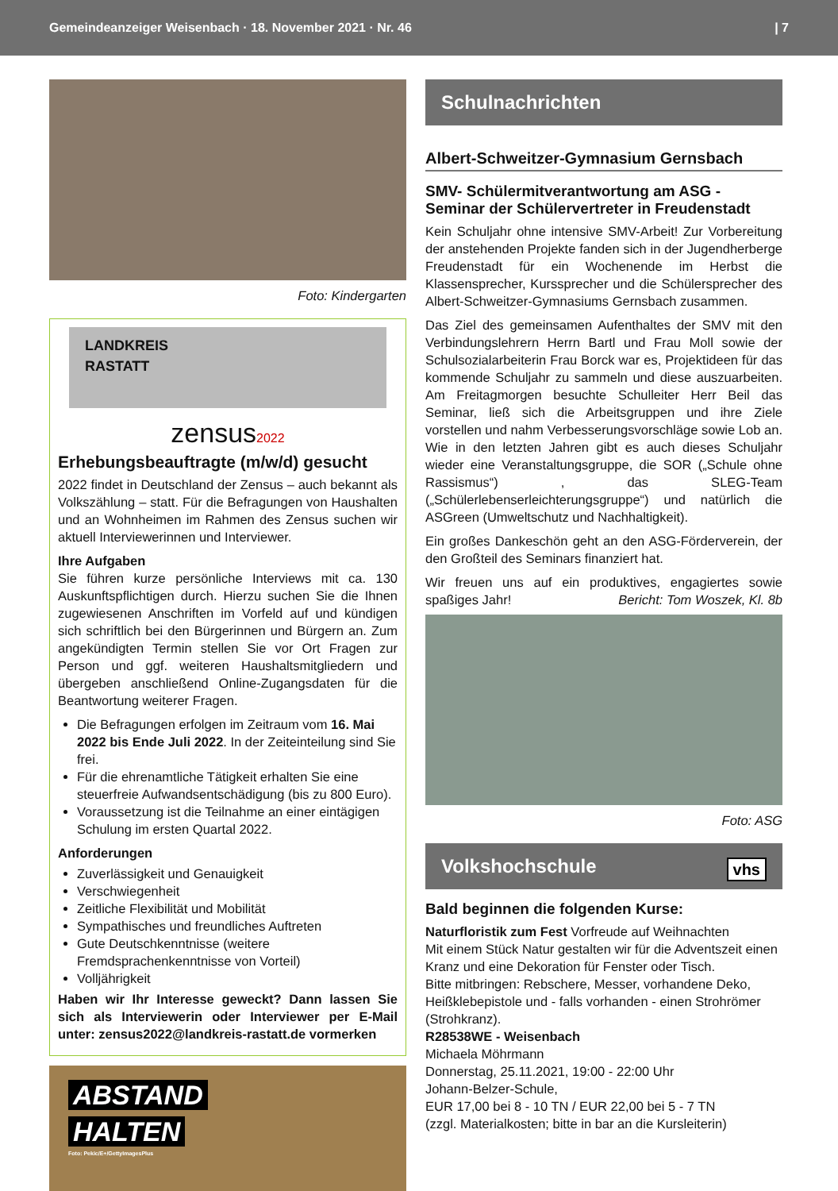Gemeindeanzeiger Weisenbach · 18. November 2021 · Nr. 46 | 7
Foto: Kindergarten
LANDKREIS
RASTATT
zensus2022
Erhebungsbeauftragte (m/w/d) gesucht
2022 findet in Deutschland der Zensus – auch bekannt als Volkszählung – statt. Für die Befragungen von Haushalten und an Wohnheimen im Rahmen des Zensus suchen wir aktuell Interviewerinnen und Interviewer.
Ihre Aufgaben
Sie führen kurze persönliche Interviews mit ca. 130 Auskunftspflichtigen durch. Hierzu suchen Sie die Ihnen zugewiesenen Anschriften im Vorfeld auf und kündigen sich schriftlich bei den Bürgerinnen und Bürgern an. Zum angekündigten Termin stellen Sie vor Ort Fragen zur Person und ggf. weiteren Haushaltsmitgliedern und übergeben anschließend Online-Zugangsdaten für die Beantwortung weiterer Fragen.
Die Befragungen erfolgen im Zeitraum vom 16. Mai 2022 bis Ende Juli 2022. In der Zeiteinteilung sind Sie frei.
Für die ehrenamtliche Tätigkeit erhalten Sie eine steuerfreie Aufwandsentschädigung (bis zu 800 Euro).
Voraussetzung ist die Teilnahme an einer eintägigen Schulung im ersten Quartal 2022.
Anforderungen
Zuverlässigkeit und Genauigkeit
Verschwiegenheit
Zeitliche Flexibilität und Mobilität
Sympathisches und freundliches Auftreten
Gute Deutschkenntnisse (weitere Fremdsprachenkenntnisse von Vorteil)
Volljährigkeit
Haben wir Ihr Interesse geweckt? Dann lassen Sie sich als Interviewerin oder Interviewer per E-Mail unter: zensus2022@landkreis-rastatt.de vormerken
ABSTAND
HALTEN
Foto: Pekic/E+/GettyImagesPlus
Schulnachrichten
Albert-Schweitzer-Gymnasium Gernsbach
SMV- Schülermitverantwortung am ASG - Seminar der Schülervertreter in Freudenstadt
Kein Schuljahr ohne intensive SMV-Arbeit! Zur Vorbereitung der anstehenden Projekte fanden sich in der Jugendherberge Freudenstadt für ein Wochenende im Herbst die Klassensprecher, Kurssprecher und die Schülersprecher des Albert-Schweitzer-Gymnasiums Gernsbach zusammen.
Das Ziel des gemeinsamen Aufenthaltes der SMV mit den Verbindungslehrern Herrn Bartl und Frau Moll sowie der Schulsozialarbeiterin Frau Borck war es, Projektideen für das kommende Schuljahr zu sammeln und diese auszuarbeiten. Am Freitagmorgen besuchte Schulleiter Herr Beil das Seminar, ließ sich die Arbeitsgruppen und ihre Ziele vorstellen und nahm Verbesserungsvorschläge sowie Lob an. Wie in den letzten Jahren gibt es auch dieses Schuljahr wieder eine Veranstaltungsgruppe, die SOR („Schule ohne Rassismus“) , das SLEG-Team („Schülerlebenserleichterungsgruppe“) und natürlich die ASGreen (Umweltschutz und Nachhaltigkeit).
Ein großes Dankeschön geht an den ASG-Förderverein, der den Großteil des Seminars finanziert hat.
Wir freuen uns auf ein produktives, engagiertes sowie spaßiges Jahr! Bericht: Tom Woszek, Kl. 8b
Foto: ASG
Volkshochschule vhs
Bald beginnen die folgenden Kurse:
Naturfloristik zum Fest Vorfreude auf Weihnachten
Mit einem Stück Natur gestalten wir für die Adventszeit einen Kranz und eine Dekoration für Fenster oder Tisch.
Bitte mitbringen: Rebschere, Messer, vorhandene Deko, Heißklebepistole und - falls vorhanden - einen Strohrömer (Strohkranz).
R28538WE - Weisenbach
Michaela Möhrmann
Donnerstag, 25.11.2021, 19:00 - 22:00 Uhr
Johann-Belzer-Schule,
EUR 17,00 bei 8 - 10 TN / EUR 22,00 bei 5 - 7 TN
(zzgl. Materialkosten; bitte in bar an die Kursleiterin)